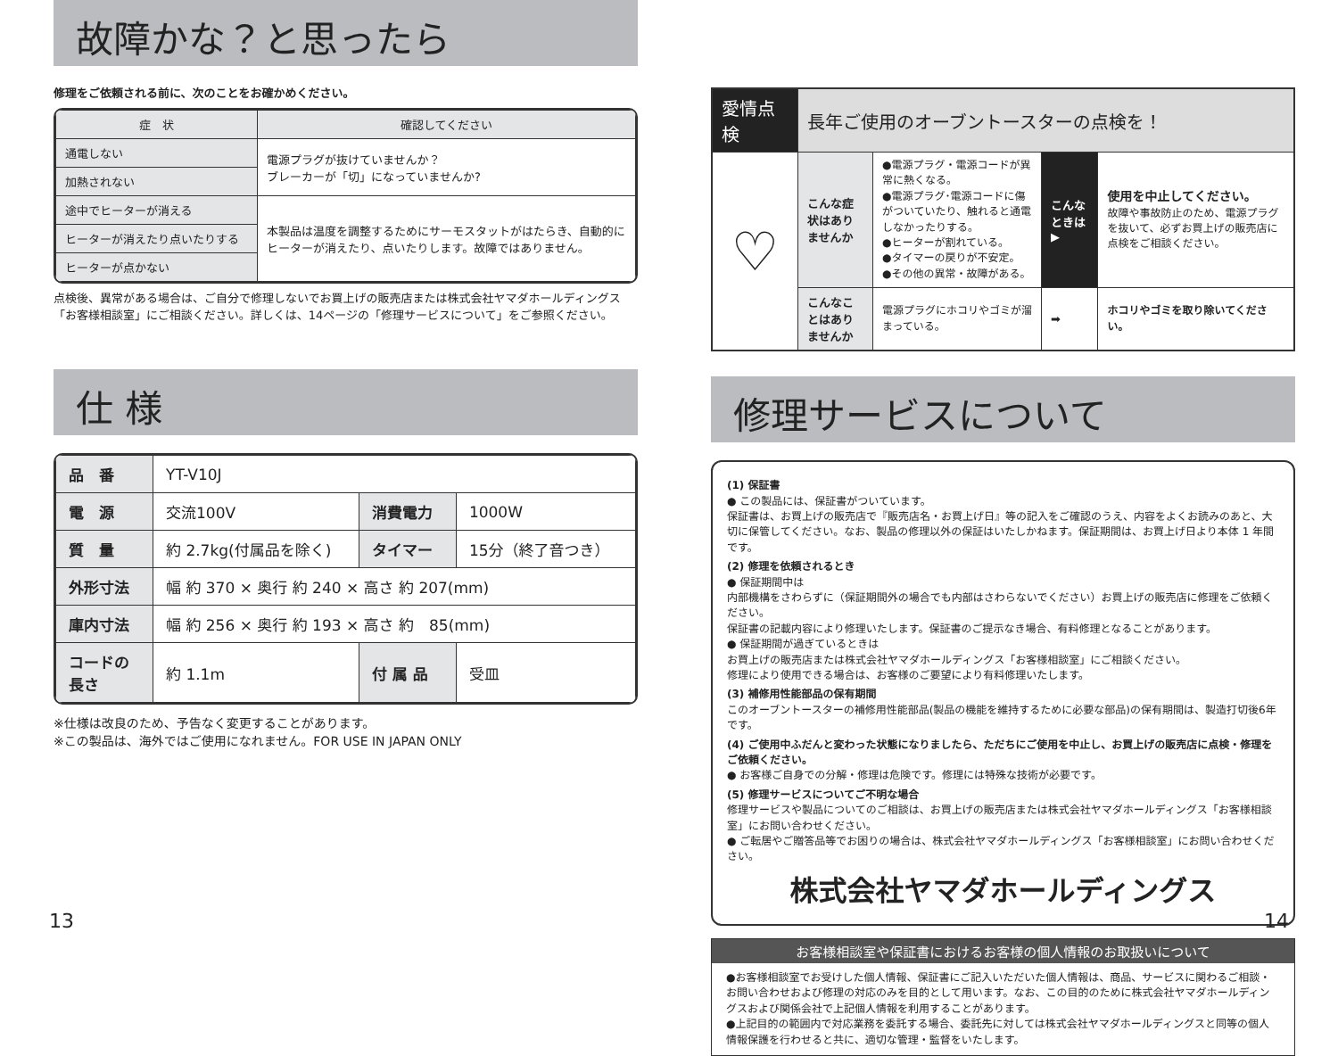故障かな？と思ったら
修理をご依頼される前に、次のことをお確かめください。
| 症 状 | 確認してください |
| --- | --- |
| 通電しない | 電源プラグが抜けていませんか？ ブレーカーが「切」になっていませんか? |
| 加熱されない | |
| 途中でヒーターが消える | 本製品は温度を調整するためにサーモスタットがはたらき、自動的にヒーターが消えたり、点いたりします。故障ではありません。 |
| ヒーターが消えたり点いたりする | |
| ヒーターが点かない | |
点検後、異常がある場合は、ご自分で修理しないでお買上げの販売店または株式会社ヤマダホールディングス「お客様相談室」にご相談ください。詳しくは、14ページの「修理サービスについて」をご参照ください。
仕 様
| 品 番 | YT-V10J | | |
| 電 源 | 交流100V | 消費電力 | 1000W |
| 質 量 | 約 2.7kg(付属品を除く) | タイマー | 15分（終了音つき） |
| 外形寸法 | 幅 約 370 × 奥行 約 240 × 高さ 約 207(mm) | | |
| 庫内寸法 | 幅 約 256 × 奥行 約 193 × 高さ 約 85(mm) | | |
| コードの長さ | 約 1.1m | 付 属 品 | 受皿 |
※仕様は改良のため、予告なく変更することがあります。
※この製品は、海外ではご使用になれません。FOR USE IN JAPAN ONLY
13
| 愛情点検 | 長年ご使用のオーブントースターの点検を！ | | | |
| ♡ | こんな症状はありませんか | ●電源プラグ・電源コードが異常に熱くなる。 ●電源プラグ･電源コードに傷がついていたり、触れると通電しなかったりする。 ●ヒーターが割れている。 ●タイマーの戻りが不安定。 ●その他の異常・故障がある。 | こんな ときは ▶ | 使用を中止してください。 故障や事故防止のため、電源プラグを抜いて、必ずお買上げの販売店に点検をご相談ください。 |
| | こんなことはありませんか | 電源プラグにホコリやゴミが溜まっている。 | ➡ | ホコリやゴミを取り除いてください。 |
修理サービスについて
(1) 保証書
● この製品には、保証書がついています。
保証書は、お買上げの販売店で『販売店名・お買上げ日』等の記入をご確認のうえ、内容をよくお読みのあと、大切に保管してください。なお、製品の修理以外の保証はいたしかねます。保証期間は、お買上げ日より本体 1 年間です。
(2) 修理を依頼されるとき
● 保証期間中は
内部機構をさわらずに（保証期間外の場合でも内部はさわらないでください）お買上げの販売店に修理をご依頼ください。
保証書の記載内容により修理いたします。保証書のご提示なき場合、有料修理となることがあります。
● 保証期間が過ぎているときは
お買上げの販売店または株式会社ヤマダホールディングス「お客様相談室」にご相談ください。
修理により使用できる場合は、お客様のご要望により有料修理いたします。
(3) 補修用性能部品の保有期間
このオーブントースターの補修用性能部品(製品の機能を維持するために必要な部品)の保有期間は、製造打切後6年です。
(4) ご使用中ふだんと変わった状態になりましたら、ただちにご使用を中止し、お買上げの販売店に点検・修理をご依頼ください。
● お客様ご自身での分解・修理は危険です。修理には特殊な技術が必要です。
(5) 修理サービスについてご不明な場合
修理サービスや製品についてのご相談は、お買上げの販売店または株式会社ヤマダホールディングス「お客様相談室」にお問い合わせください。
● ご転居やご贈答品等でお困りの場合は、株式会社ヤマダホールディングス「お客様相談室」にお問い合わせください。
株式会社ヤマダホールディングス
お客様相談室や保証書におけるお客様の個人情報のお取扱いについて
●お客様相談室でお受けした個人情報、保証書にご記入いただいた個人情報は、商品、サービスに関わるご相談・お問い合わせおよび修理の対応のみを目的として用います。なお、この目的のために株式会社ヤマダホールディングスおよび関係会社で上記個人情報を利用することがあります。
●上記目的の範囲内で対応業務を委託する場合、委託先に対しては株式会社ヤマダホールディングスと同等の個人情報保護を行わせると共に、適切な管理・監督をいたします。
14